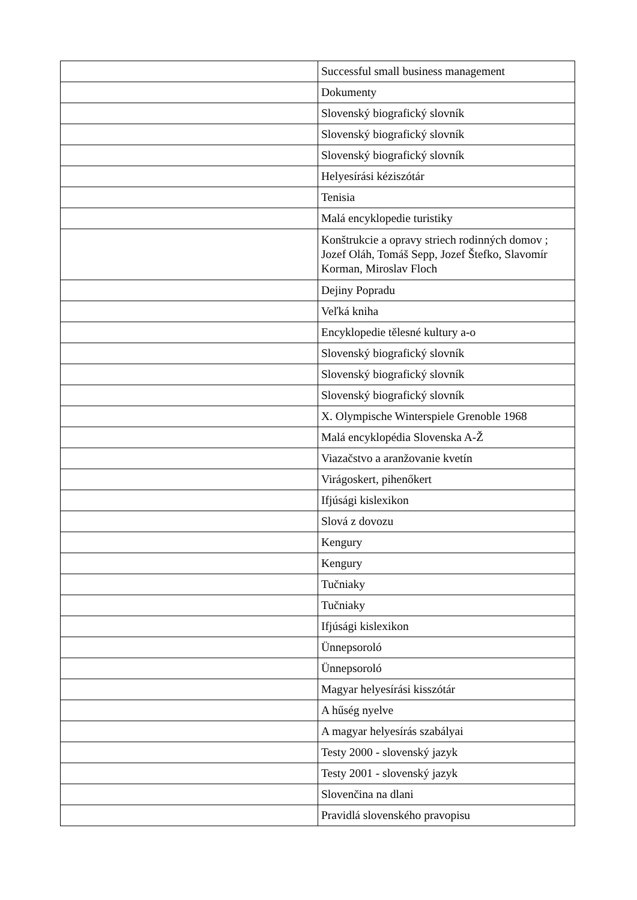| | Successful small business management |
| | Dokumenty |
| | Slovenský biografický slovník |
| | Slovenský biografický slovník |
| | Slovenský biografický slovník |
| | Helyesírási kéziszótár |
| | Tenisia |
| | Malá encyklopedie turistiky |
| | Konštrukcie a opravy striech rodinných domov ; Jozef Oláh, Tomáš Sepp, Jozef Štefko, Slavomír Korman, Miroslav Floch |
| | Dejiny Popradu |
| | Veľká kniha |
| | Encyklopedie tělesné kultury a-o |
| | Slovenský biografický slovník |
| | Slovenský biografický slovník |
| | Slovenský biografický slovník |
| | X. Olympische Winterspiele Grenoble 1968 |
| | Malá encyklopédia Slovenska A-Ž |
| | Viazačstvo a aranžovanie kvetín |
| | Virágoskert, pihenőkert |
| | Ifjúsági kislexikon |
| | Slová z dovozu |
| | Kengury |
| | Kengury |
| | Tučniaky |
| | Tučniaky |
| | Ifjúsági kislexikon |
| | Ünnepsoroló |
| | Ünnepsoroló |
| | Magyar helyesírási kisszótár |
| | A hűség nyelve |
| | A magyar helyesírás szabályai |
| | Testy 2000 - slovenský jazyk |
| | Testy 2001 - slovenský jazyk |
| | Slovenčina na dlani |
| | Pravidlá slovenského pravopisu |